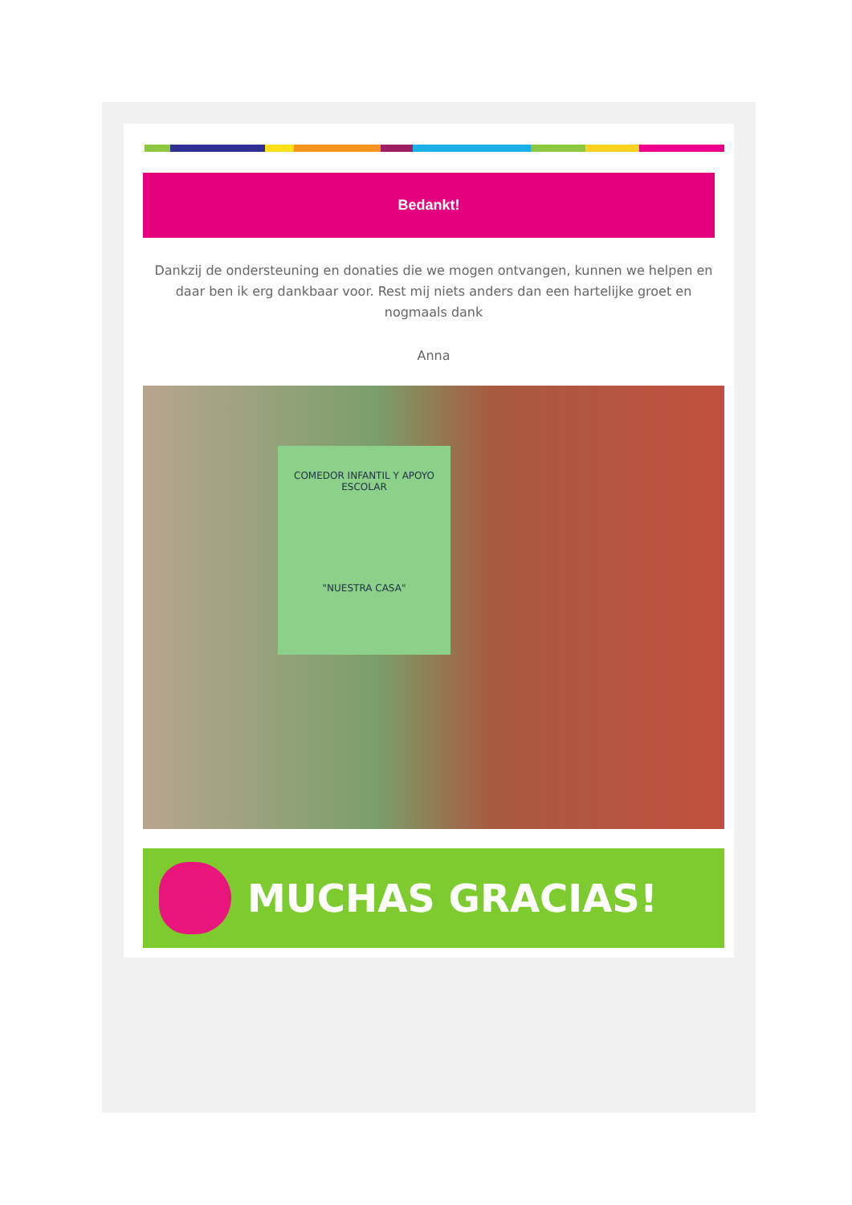Bedankt!
Dankzij de ondersteuning en donaties die we mogen ontvangen, kunnen we helpen en daar ben ik erg dankbaar voor. Rest mij niets anders dan een hartelijke groet en nogmaals dank
Anna
COMEDOR INFANTIL Y APOYO ESCOLAR
"NUESTRA CASA"
MUCHAS GRACIAS!